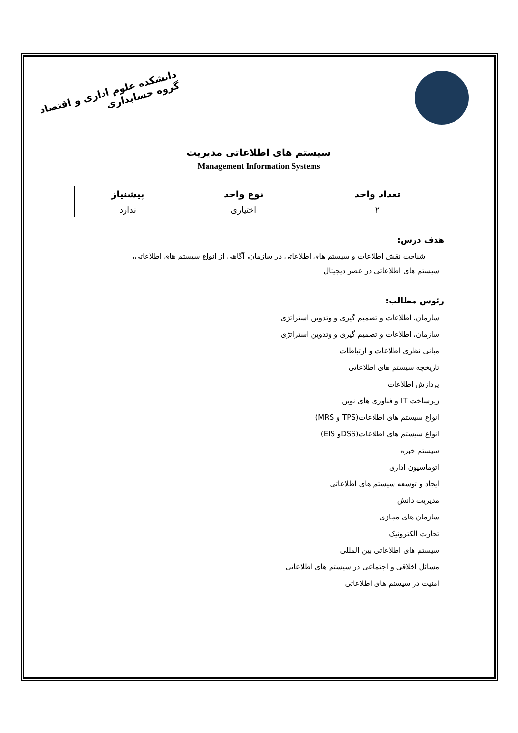دانشکده علوم اداری و اقتصاد
گروه حسابداری
سیستم های اطلاعاتی مدیریت
Management Information Systems
| تعداد واحد | نوع واحد | پیشنیاز |
| --- | --- | --- |
| ۲ | اختیاری | ندارد |
هدف درس:
شناخت نقش اطلاعات و سیستم های اطلاعاتی در سازمان، آگاهی از انواع سیستم های اطلاعاتی،
سیستم های اطلاعاتی در عصر دیجیتال
رئوس مطالب:
سازمان، اطلاعات و تصمیم گیری و وتدوین استراتژی
سازمان، اطلاعات و تصمیم گیری و وتدوین استراتژی
مبانی نظری اطلاعات و ارتباطات
تاریخچه سیستم های اطلاعاتی
پردازش اطلاعات
زیرساخت IT و فناوری های نوین
انواع سیستم های اطلاعات(TPS و MRS)
انواع سیستم های اطلاعات(DSSو EIS)
سیستم خبره
اتوماسیون اداری
ایجاد و توسعه سیستم های اطلاعاتی
مدیریت دانش
سازمان های مجازی
تجارت الکترونیک
سیستم های اطلاعاتی بین المللی
مسائل اخلاقی و اجتماعی در سیستم های اطلاعاتی
امنیت در سیستم های اطلاعاتی